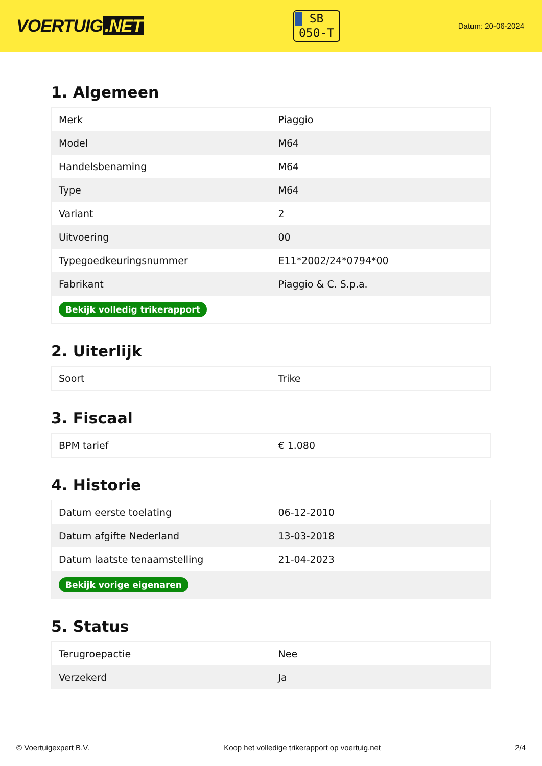VOERTUIG.NET
SB
050-T
Datum: 20-06-2024
1. Algemeen
| Merk | Piaggio |
| Model | M64 |
| Handelsbenaming | M64 |
| Type | M64 |
| Variant | 2 |
| Uitvoering | 00 |
| Typegoedkeuringsnummer | E11*2002/24*0794*00 |
| Fabrikant | Piaggio & C. S.p.a. |
| Bekijk volledig trikerapport | |
2. Uiterlijk
| Soort | Trike |
3. Fiscaal
| BPM tarief | € 1.080 |
4. Historie
| Datum eerste toelating | 06-12-2010 |
| Datum afgifte Nederland | 13-03-2018 |
| Datum laatste tenaamstelling | 21-04-2023 |
| Bekijk vorige eigenaren | |
5. Status
| Terugroepactie | Nee |
| Verzekerd | Ja |
© Voertuigexpert B.V. Koop het volledige trikerapport op voertuig.net 2/4